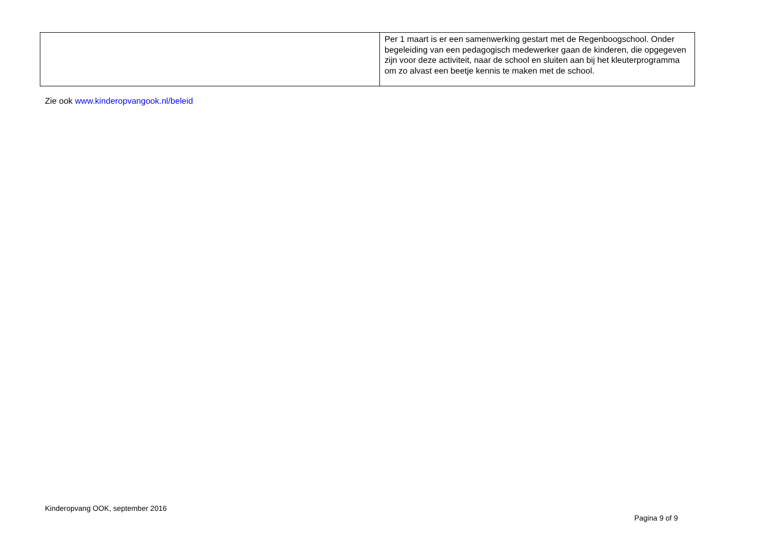| | Per 1 maart is er een samenwerking gestart met de Regenboogschool. Onder begeleiding van een pedagogisch medewerker gaan de kinderen, die opgegeven zijn voor deze activiteit, naar de school en sluiten aan bij het kleuterprogramma om zo alvast een beetje kennis te maken met de school. |
Zie ook www.kinderopvangook.nl/beleid
Kinderopvang OOK, september 2016
Pagina 9 of 9